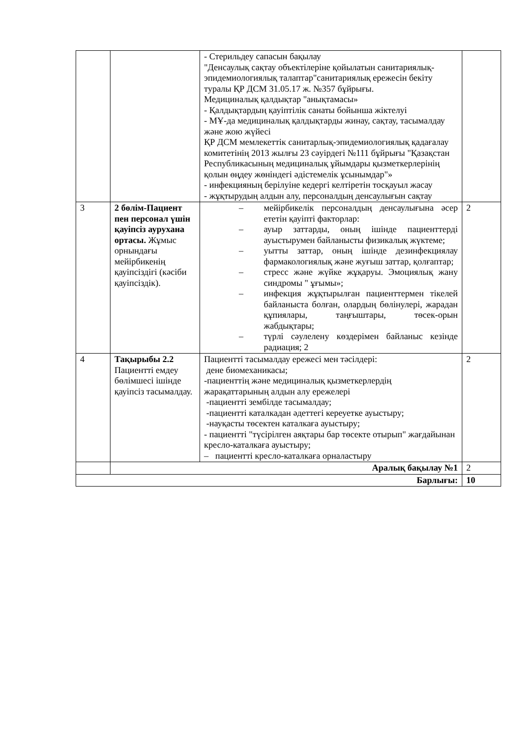| | | - Стерильдеу сапасын бақылау "Денсаулық сақтау объектілеріне қойылатын санитариялық-эпидемиологиялық талаптар"санитариялық ережесін бекіту туралы ҚР ДСМ 31.05.17 ж. №357 бұйрығы. Медициналық қалдықтар "анықтамасы» - Қалдықтардың қауіптілік санаты бойынша жіктелуі - МҰ-да медициналық қалдықтарды жинау, сақтау, тасымалдау және жою жүйесі ҚР ДСМ мемлекеттік санитарлық-эпидемиологиялық қадағалау комитетінің 2013 жылғы 23 сәуірдегі №111 бұйрығы "Қазақстан Республикасының медициналық ұйымдары қызметкерлерінің қолын өңдеу жөніндегі әдістемелік ұсынымдар"» - инфекцияның берілуіне кедергі келтіретін тосқауыл жасау - жұқтырудың алдын алу, персоналдың денсаулығын сақтау | |
| 3 | 2 бөлім-Пациент пен персонал үшін қауіпсіз аурухана ортасы. Жұмыс орнындағы мейірбикенің қауіпсіздігі (кәсіби қауіпсіздік). | – мейірбикелік персоналдың денсаулығына әсер ететін қауіпті факторлар: – ауыр заттарды, оның ішінде пациенттерді ауыстырумен байланысты физикалық жүктеме; – уытты заттар, оның ішінде дезинфекциялау фармакологиялық және жуғыш заттар, қолғаптар; – стресс және жүйке жұқаруы. Эмоциялық жану синдромы " ұғымы»; – инфекция жұқтырылған пациенттермен тікелей байланыста болған, олардың бөлінулері, жарадан құпиялары, таңғыштары, төсек-орын жабдықтары; – түрлі сәулелену көздерімен байланыс кезінде радиация; 2 | 2 |
| 4 | Тақырыбы 2.2 Пациентті емдеу бөлімшесі ішінде қауіпсіз тасымалдау. | Пациентті тасымалдау ережесі мен тәсілдері: дене биомеханикасы; -пациенттің және медициналық қызметкерлердің жарақаттарының алдын алу ережелері -пациентті зембілде тасымалдау; -пациентті каталкадан әдеттегі кереуетке ауыстыру; -науқасты төсектен каталкаға ауыстыру; - пациентті "түсірілген аяқтары бар төсекте отырып" жағдайынан кресло-каталкаға ауыстыру; – пациентті кресло-каталкаға орналастыру | 2 |
| | Аралық бақылау №1 | | 2 |
| Барлығы: | | | 10 |